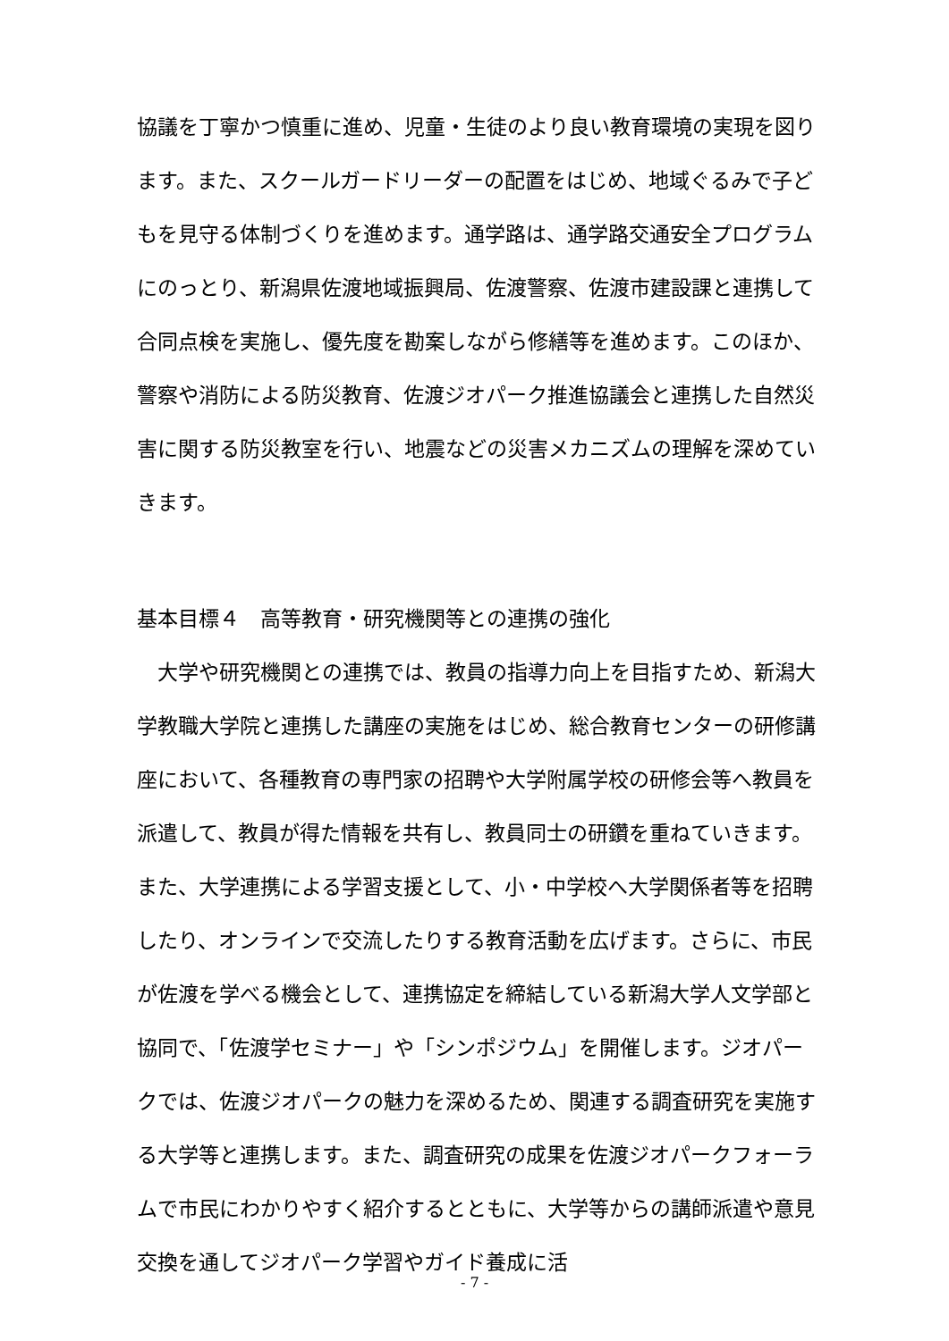協議を丁寧かつ慎重に進め、児童・生徒のより良い教育環境の実現を図ります。また、スクールガードリーダーの配置をはじめ、地域ぐるみで子どもを見守る体制づくりを進めます。通学路は、通学路交通安全プログラムにのっとり、新潟県佐渡地域振興局、佐渡警察、佐渡市建設課と連携して合同点検を実施し、優先度を勘案しながら修繕等を進めます。このほか、警察や消防による防災教育、佐渡ジオパーク推進協議会と連携した自然災害に関する防災教室を行い、地震などの災害メカニズムの理解を深めていきます。
基本目標４　高等教育・研究機関等との連携の強化
　大学や研究機関との連携では、教員の指導力向上を目指すため、新潟大学教職大学院と連携した講座の実施をはじめ、総合教育センターの研修講座において、各種教育の専門家の招聘や大学附属学校の研修会等へ教員を派遣して、教員が得た情報を共有し、教員同士の研鑽を重ねていきます。また、大学連携による学習支援として、小・中学校へ大学関係者等を招聘したり、オンラインで交流したりする教育活動を広げます。さらに、市民が佐渡を学べる機会として、連携協定を締結している新潟大学人文学部と協同で、「佐渡学セミナー」や「シンポジウム」を開催します。ジオパークでは、佐渡ジオパークの魅力を深めるため、関連する調査研究を実施する大学等と連携します。また、調査研究の成果を佐渡ジオパークフォーラムで市民にわかりやすく紹介するとともに、大学等からの講師派遣や意見交換を通してジオパーク学習やガイド養成に活
- 7 -